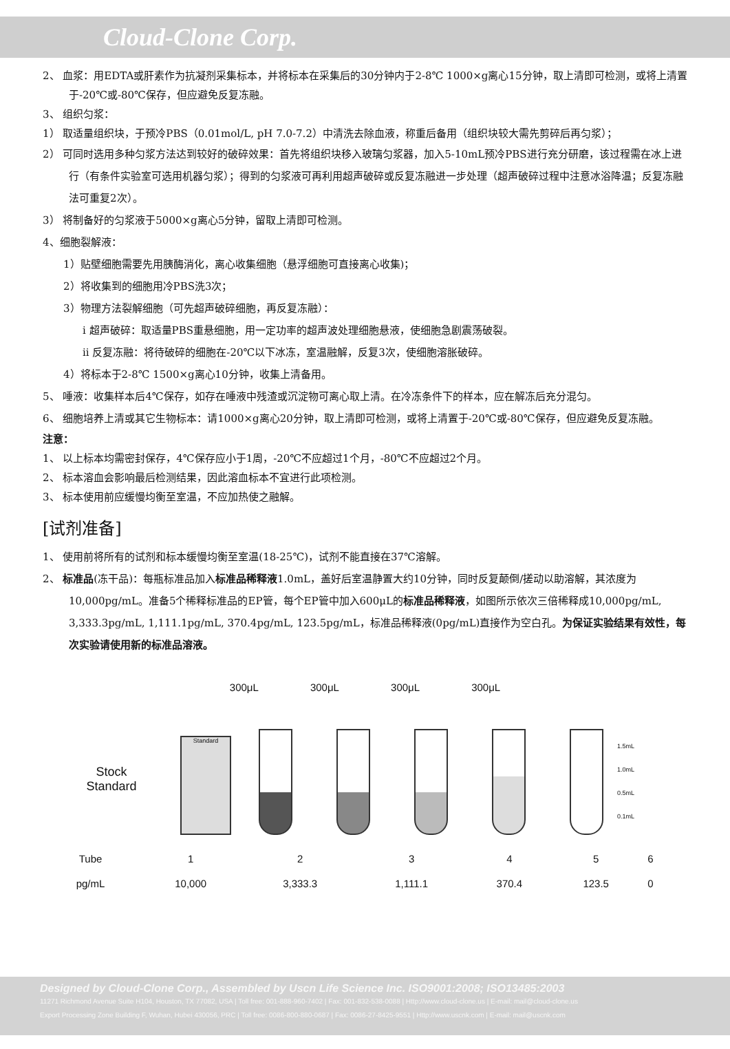Cloud-Clone Corp.
2、 血浆：用EDTA或肝素作为抗凝剂采集标本，并将标本在采集后的30分钟内于2-8℃ 1000×g离心15分钟，取上清即可检测，或将上清置于-20℃或-80℃保存，但应避免反复冻融。
3、 组织匀浆：
1） 取适量组织块，于预冷PBS（0.01mol/L, pH 7.0-7.2）中清洗去除血液，称重后备用（组织块较大需先剪碎后再匀浆）；
2） 可同时选用多种匀浆方法达到较好的破碎效果：首先将组织块移入玻璃匀浆器，加入5-10mL预冷PBS进行充分研磨，该过程需在冰上进行（有条件实验室可选用机器匀浆）；得到的匀浆液可再利用超声破碎或反复冻融进一步处理（超声破碎过程中注意冰浴降温；反复冻融法可重复2次）。
3） 将制备好的匀浆液于5000×g离心5分钟，留取上清即可检测。
4、细胞裂解液：
1）贴壁细胞需要先用胰酶消化，离心收集细胞（悬浮细胞可直接离心收集)；
2）将收集到的细胞用冷PBS洗3次；
3）物理方法裂解细胞（可先超声破碎细胞，再反复冻融）：
i 超声破碎：取适量PBS重悬细胞，用一定功率的超声波处理细胞悬液，使细胞急剧震荡破裂。
ii 反复冻融：将待破碎的细胞在-20℃以下冰冻，室温融解，反复3次，使细胞溶胀破碎。
4）将标本于2-8℃ 1500×g离心10分钟，收集上清备用。
5、 唾液：收集样本后4℃保存，如存在唾液中残渣或沉淀物可离心取上清。在冷冻条件下的样本，应在解冻后充分混匀。
6、 细胞培养上清或其它生物标本：请1000×g离心20分钟，取上清即可检测，或将上清置于-20℃或-80℃保存，但应避免反复冻融。
注意：
1、 以上标本均需密封保存，4℃保存应小于1周，-20℃不应超过1个月，-80℃不应超过2个月。
2、 标本溶血会影响最后检测结果，因此溶血标本不宜进行此项检测。
3、 标本使用前应缓慢均衡至室温，不应加热使之融解。
[试剂准备]
1、 使用前将所有的试剂和标本缓慢均衡至室温(18-25℃)，试剂不能直接在37℃溶解。
2、 标准品(冻干品)：每瓶标准品加入标准品稀释液1.0mL，盖好后室温静置大约10分钟，同时反复颠倒/搓动以助溶解，其浓度为10,000pg/mL。准备5个稀释标准品的EP管，每个EP管中加入600μL的标准品稀释液，如图所示依次三倍稀释成10,000pg/mL, 3,333.3pg/mL, 1,111.1pg/mL, 370.4pg/mL, 123.5pg/mL，标准品稀释液(0pg/mL)直接作为空白孔。为保证实验结果有效性，每次实验请使用新的标准品溶液。
| | 300μL | 300μL | 300μL | 300μL | |
Stock
Standard
Standard
1.5mL
1.0mL
0.5mL
0.1mL
| Tube | 1 | 2 | 3 | 4 | 5 | 6 |
| pg/mL | 10,000 | 3,333.3 | 1,111.1 | 370.4 | 123.5 | 0 |
Designed by Cloud-Clone Corp., Assembled by Uscn Life Science Inc. ISO9001:2008; ISO13485:2003
11271 Richmond Avenue Suite H104, Houston, TX 77082, USA | Toll free: 001-888-960-7402 | Fax: 001-832-538-0088 | Http://www.cloud-clone.us | E-mail: mail@cloud-clone.us
Export Processing Zone Building F, Wuhan, Hubei 430056, PRC | Toll free: 0086-800-880-0687 | Fax: 0086-27-8425-9551 | Http://www.uscnk.com | E-mail: mail@uscnk.com